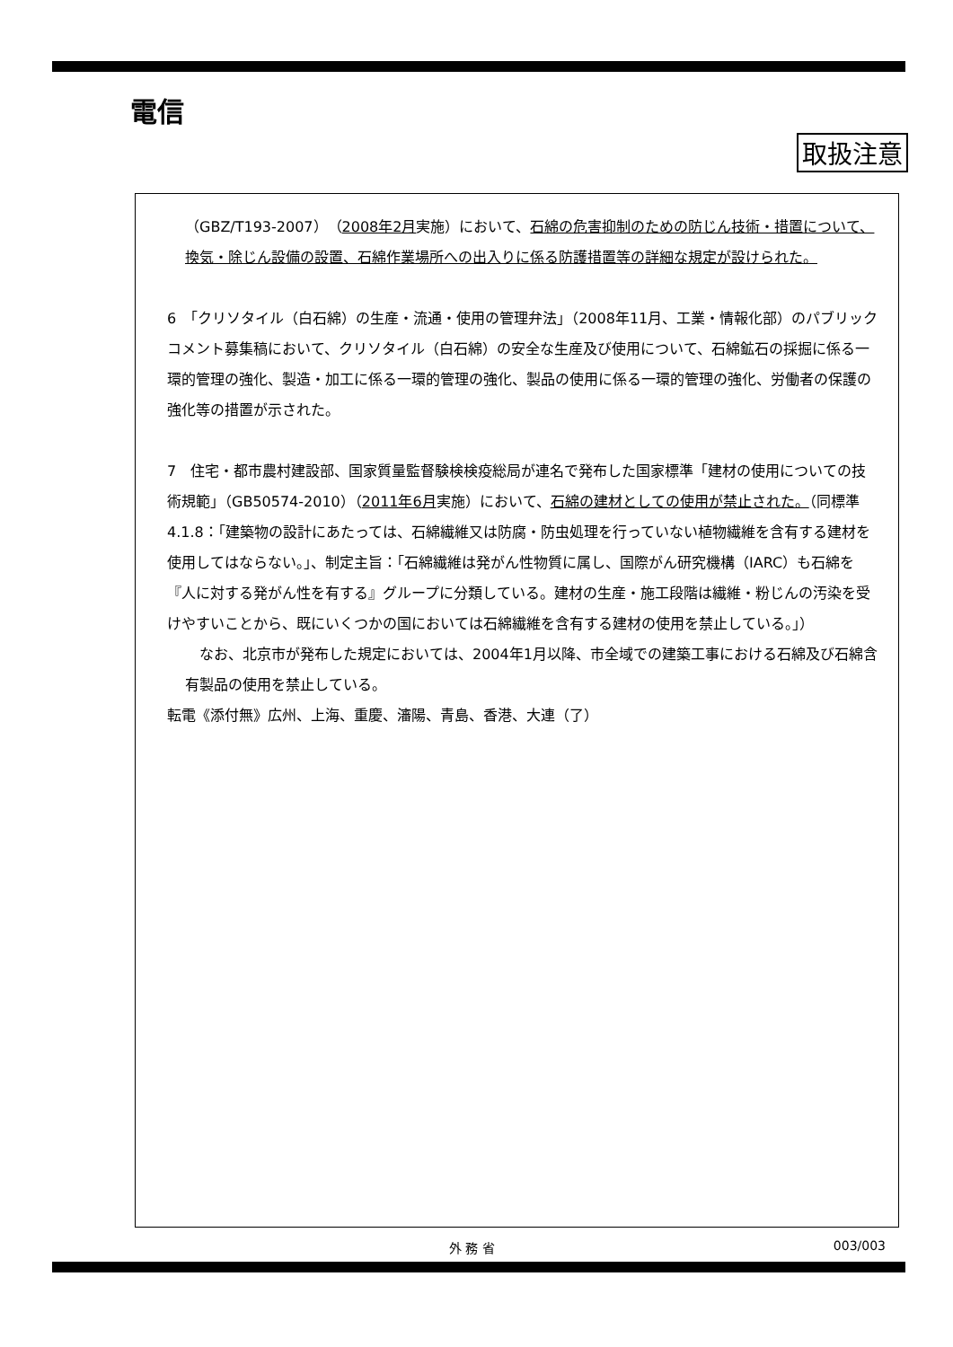電信
取扱注意
（GBZ/T193-2007）（2008年2月実施）において、石綿の危害抑制のための防じん技術・措置について、換気・除じん設備の設置、石綿作業場所への出入りに係る防護措置等の詳細な規定が設けられた。
6　「クリソタイル（白石綿）の生産・流通・使用の管理弁法」（2008年11月、工業・情報化部）のパブリックコメント募集稿において、クリソタイル（白石綿）の安全な生産及び使用について、石綿鉱石の採掘に係る一環的管理の強化、製造・加工に係る一環的管理の強化、製品の使用に係る一環的管理の強化、労働者の保護の強化等の措置が示された。
7　住宅・都市農村建設部、国家質量監督験検検疫総局が連名で発布した国家標準「建材の使用についての技術規範」（GB50574-2010）（2011年6月実施）において、石綿の建材としての使用が禁止された。（同標準4.1.8：「建築物の設計にあたっては、石綿繊維又は防腐・防虫処理を行っていない植物繊維を含有する建材を使用してはならない。」、制定主旨：「石綿繊維は発がん性物質に属し、国際がん研究機構（IARC）も石綿を『人に対する発がん性を有する』グループに分類している。建材の生産・施工段階は繊維・粉じんの汚染を受けやすいことから、既にいくつかの国においては石綿繊維を含有する建材の使用を禁止している。」）
　なお、北京市が発布した規定においては、2004年1月以降、市全域での建築工事における石綿及び石綿含有製品の使用を禁止している。
転電《添付無》広州、上海、重慶、瀋陽、青島、香港、大連（了）
外 務 省 003/003